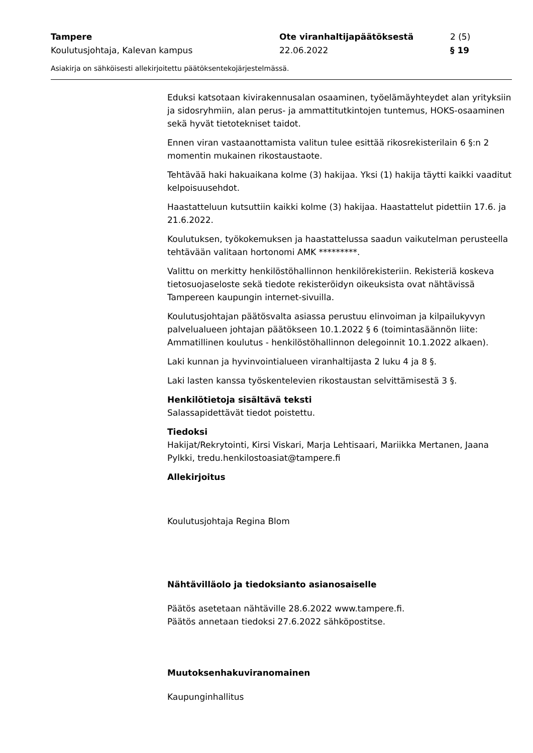Tampere
Ote viranhaltijapäätöksestä
2 (5)
Koulutusjohtaja, Kalevan kampus
22.06.2022
§ 19
Asiakirja on sähköisesti allekirjoitettu päätöksentekojärjestelmässä.
Eduksi katsotaan kivirakennusalan osaaminen, työelämäyhteydet alan yrityksiin ja sidosryhmiin, alan perus- ja ammattitutkintojen tuntemus, HOKS-osaaminen sekä hyvät tietotekniset taidot.
Ennen viran vastaanottamista valitun tulee esittää rikosrekisterilain 6 §:n 2 momentin mukainen rikostaustaote.
Tehtävää haki hakuaikana kolme (3) hakijaa. Yksi (1) hakija täytti kaikki vaaditut kelpoisuusehdot.
Haastatteluun kutsuttiin kaikki kolme (3) hakijaa. Haastattelut pidettiin 17.6. ja 21.6.2022.
Koulutuksen, työkokemuksen ja haastattelussa saadun vaikutelman perusteella tehtävään valitaan hortonomi AMK *********.
Valittu on merkitty henkilöstöhallinnon henkilörekisteriin. Rekisteriä koskeva tietosuojaseloste sekä tiedote rekisteröidyn oikeuksista ovat nähtävissä Tampereen kaupungin internet-sivuilla.
Koulutusjohtajan päätösvalta asiassa perustuu elinvoiman ja kilpailukyvyn palvelualueen johtajan päätökseen 10.1.2022 § 6 (toimintasäännön liite: Ammatillinen koulutus - henkilöstöhallinnon delegoinnit 10.1.2022 alkaen).
Laki kunnan ja hyvinvointialueen viranhaltijasta 2 luku 4 ja 8 §.
Laki lasten kanssa työskentelevien rikostaustan selvittämisestä 3 §.
Henkilötietoja sisältävä teksti
Salassapidettävät tiedot poistettu.
Tiedoksi
Hakijat/Rekrytointi, Kirsi Viskari, Marja Lehtisaari, Mariikka Mertanen, Jaana Pylkki, tredu.henkilostoasiat@tampere.fi
Allekirjoitus
Koulutusjohtaja Regina Blom
Nähtävilläolo ja tiedoksianto asianosaiselle
Päätös asetetaan nähtäville 28.6.2022 www.tampere.fi.
Päätös annetaan tiedoksi 27.6.2022 sähköpostitse.
Muutoksenhakuviranomainen
Kaupunginhallitus